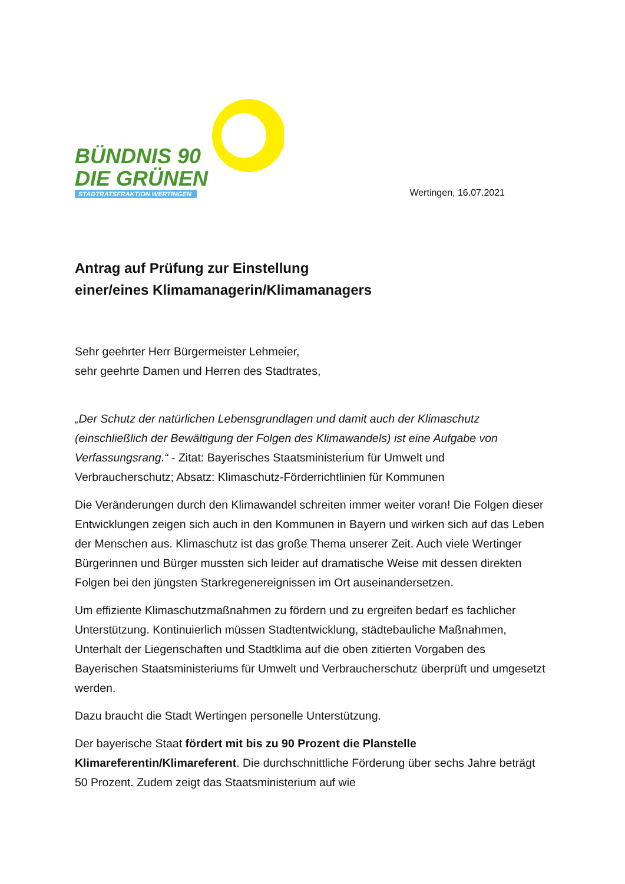BÜNDNIS 90
DIE GRÜNEN
STADTRATSFRAKTION WERTINGEN
Wertingen, 16.07.2021
Antrag auf Prüfung zur Einstellung
einer/eines Klimamanagerin/Klimamanagers
Sehr geehrter Herr Bürgermeister Lehmeier,
sehr geehrte Damen und Herren des Stadtrates,
„Der Schutz der natürlichen Lebensgrundlagen und damit auch der Klimaschutz (einschließlich der Bewältigung der Folgen des Klimawandels) ist eine Aufgabe von Verfassungsrang.“ - Zitat: Bayerisches Staatsministerium für Umwelt und Verbraucherschutz; Absatz: Klimaschutz-Förderrichtlinien für Kommunen
Die Veränderungen durch den Klimawandel schreiten immer weiter voran! Die Folgen dieser Entwicklungen zeigen sich auch in den Kommunen in Bayern und wirken sich auf das Leben der Menschen aus. Klimaschutz ist das große Thema unserer Zeit. Auch viele Wertinger Bürgerinnen und Bürger mussten sich leider auf dramatische Weise mit dessen direkten Folgen bei den jüngsten Starkregenereignissen im Ort auseinandersetzen.
Um effiziente Klimaschutzmaßnahmen zu fördern und zu ergreifen bedarf es fachlicher Unterstützung. Kontinuierlich müssen Stadtentwicklung, städtebauliche Maßnahmen, Unterhalt der Liegenschaften und Stadtklima auf die oben zitierten Vorgaben des Bayerischen Staatsministeriums für Umwelt und Verbraucherschutz überprüft und umgesetzt werden.
Dazu braucht die Stadt Wertingen personelle Unterstützung.
Der bayerische Staat fördert mit bis zu 90 Prozent die Planstelle Klimareferentin/Klimareferent. Die durchschnittliche Förderung über sechs Jahre beträgt 50 Prozent. Zudem zeigt das Staatsministerium auf wie